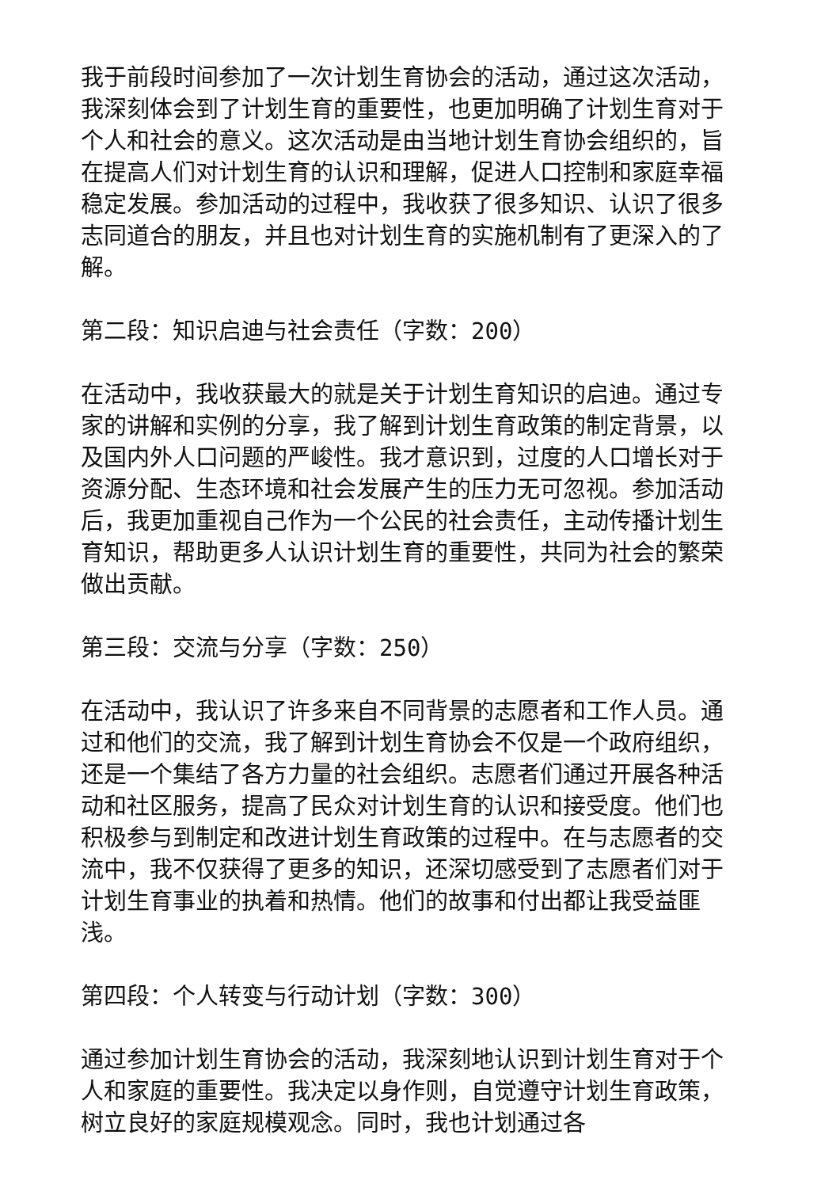我于前段时间参加了一次计划生育协会的活动，通过这次活动，我深刻体会到了计划生育的重要性，也更加明确了计划生育对于个人和社会的意义。这次活动是由当地计划生育协会组织的，旨在提高人们对计划生育的认识和理解，促进人口控制和家庭幸福稳定发展。参加活动的过程中，我收获了很多知识、认识了很多志同道合的朋友，并且也对计划生育的实施机制有了更深入的了解。
第二段：知识启迪与社会责任（字数：200）
在活动中，我收获最大的就是关于计划生育知识的启迪。通过专家的讲解和实例的分享，我了解到计划生育政策的制定背景，以及国内外人口问题的严峻性。我才意识到，过度的人口增长对于资源分配、生态环境和社会发展产生的压力无可忽视。参加活动后，我更加重视自己作为一个公民的社会责任，主动传播计划生育知识，帮助更多人认识计划生育的重要性，共同为社会的繁荣做出贡献。
第三段：交流与分享（字数：250）
在活动中，我认识了许多来自不同背景的志愿者和工作人员。通过和他们的交流，我了解到计划生育协会不仅是一个政府组织，还是一个集结了各方力量的社会组织。志愿者们通过开展各种活动和社区服务，提高了民众对计划生育的认识和接受度。他们也积极参与到制定和改进计划生育政策的过程中。在与志愿者的交流中，我不仅获得了更多的知识，还深切感受到了志愿者们对于计划生育事业的执着和热情。他们的故事和付出都让我受益匪浅。
第四段：个人转变与行动计划（字数：300）
通过参加计划生育协会的活动，我深刻地认识到计划生育对于个人和家庭的重要性。我决定以身作则，自觉遵守计划生育政策，树立良好的家庭规模观念。同时，我也计划通过各